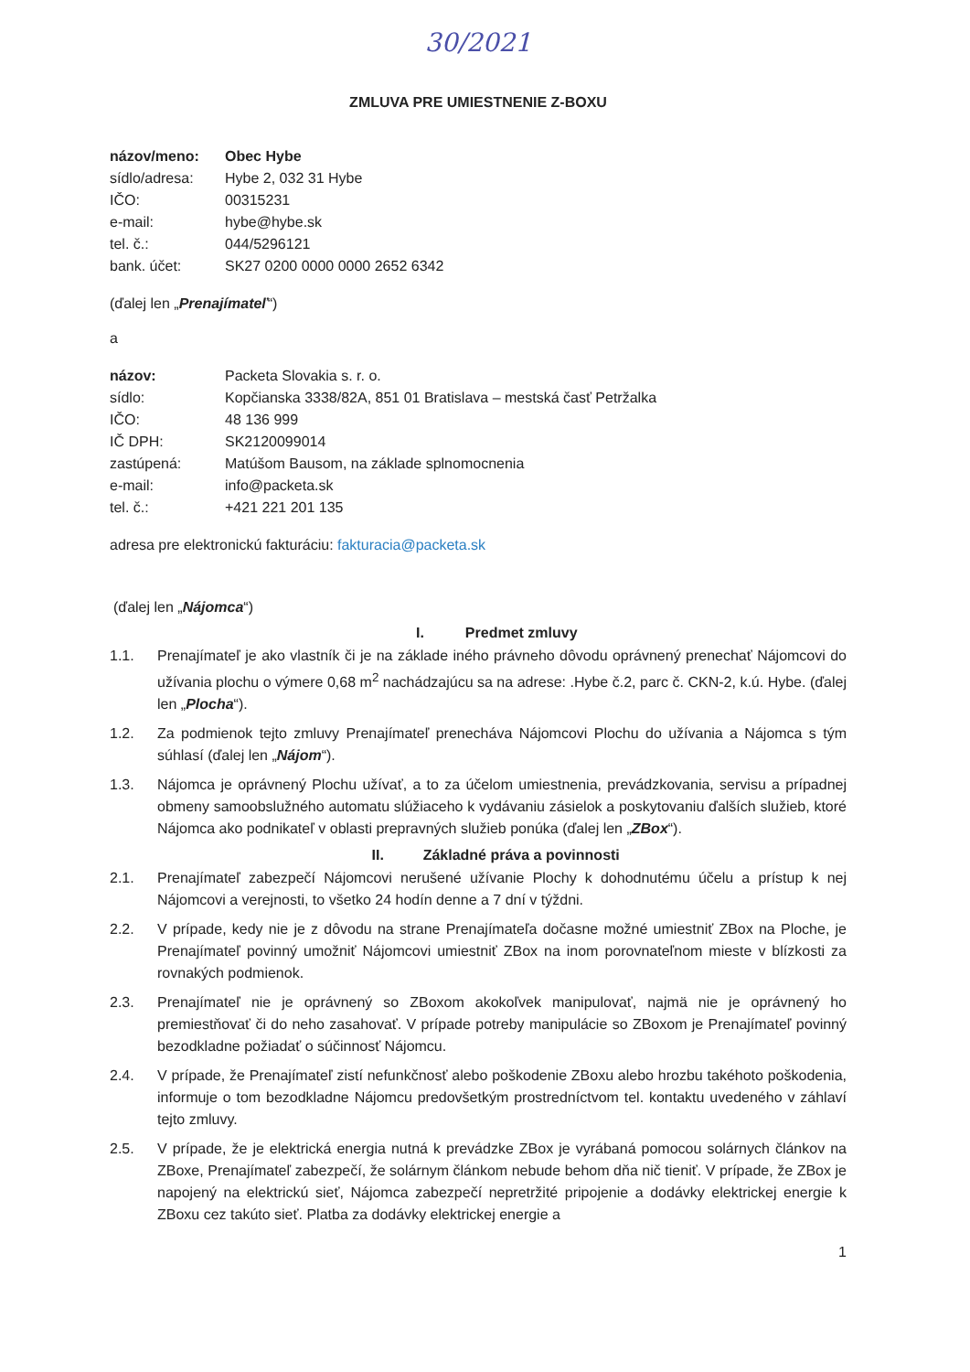30/2021
ZMLUVA PRE UMIESTNENIE Z-BOXU
názov/meno: Obec Hybe sídlo/adresa: Hybe 2, 032 31 Hybe IČO: 00315231 e-mail: hybe@hybe.sk tel. č.: 044/5296121 bank. účet: SK27 0200 0000 0000 2652 6342
(ďalej len „Prenajímateľ“)
a
názov: Packeta Slovakia s. r. o. sídlo: Kopčianska 3338/82A, 851 01 Bratislava – mestská časť Petržalka IČO: 48 136 999 IČ DPH: SK2120099014 zastúpená: Matúšom Bausom, na základe splnomocnenia e-mail: info@packeta.sk tel. č.: +421 221 201 135
adresa pre elektronickú fakturáciu: fakturacia@packeta.sk
(ďalej len „Nájomca“)
I. Predmet zmluvy
1.1. Prenajímateľ je ako vlastník či je na základe iného právneho dôvodu oprávnený prenechať Nájomcovi do užívania plochu o výmere 0,68 m<sup>2</sup> nachádzajúcu sa na adrese: .Hybe č.2, parc č. CKN-2, k.ú. Hybe. (ďalej len „Plocha“).
1.2. Za podmienok tejto zmluvy Prenajímateľ prenecháva Nájomcovi Plochu do užívania a Nájomca s tým súhlasí (ďalej len „Nájom“).
1.3. Nájomca je oprávnený Plochu užívať, a to za účelom umiestnenia, prevádzkovania, servisu a prípadnej obmeny samoobslužného automatu slúžiaceho k vydávaniu zásielok a poskytovaniu ďalších služieb, ktoré Nájomca ako podnikateľ v oblasti prepravných služieb ponúka (ďalej len „ZBox“).
II. Základné práva a povinnosti
2.1. Prenajímateľ zabezpečí Nájomcovi nerušené užívanie Plochy k dohodnutému účelu a prístup k nej Nájomcovi a verejnosti, to všetko 24 hodín denne a 7 dní v týždni.
2.2. V prípade, kedy nie je z dôvodu na strane Prenajímateľa dočasne možné umiestniť ZBox na Ploche, je Prenajímateľ povinný umožniť Nájomcovi umiestniť ZBox na inom porovnateľnom mieste v blízkosti za rovnakých podmienok.
2.3. Prenajímateľ nie je oprávnený so ZBoxom akokoľvek manipulovať, najmä nie je oprávnený ho premiestňovať či do neho zasahovať. V prípade potreby manipulácie so ZBoxom je Prenajímateľ povinný bezodkladne požiadať o súčinnosť Nájomcu.
2.4. V prípade, že Prenajímateľ zistí nefunkčnosť alebo poškodenie ZBoxu alebo hrozbu takéhoto poškodenia, informuje o tom bezodkladne Nájomcu predovšetkým prostredníctvom tel. kontaktu uvedeného v záhlaví tejto zmluvy.
2.5. V prípade, že je elektrická energia nutná k prevádzke ZBox je vyrábaná pomocou solárnych článkov na ZBoxe, Prenajímateľ zabezpečí, že solárnym článkom nebude behom dňa nič tieniť. V prípade, že ZBox je napojený na elektrickú sieť, Nájomca zabezpečí nepretržité pripojenie a dodávky elektrickej energie k ZBoxu cez takúto sieť. Platba za dodávky elektrickej energie a
1